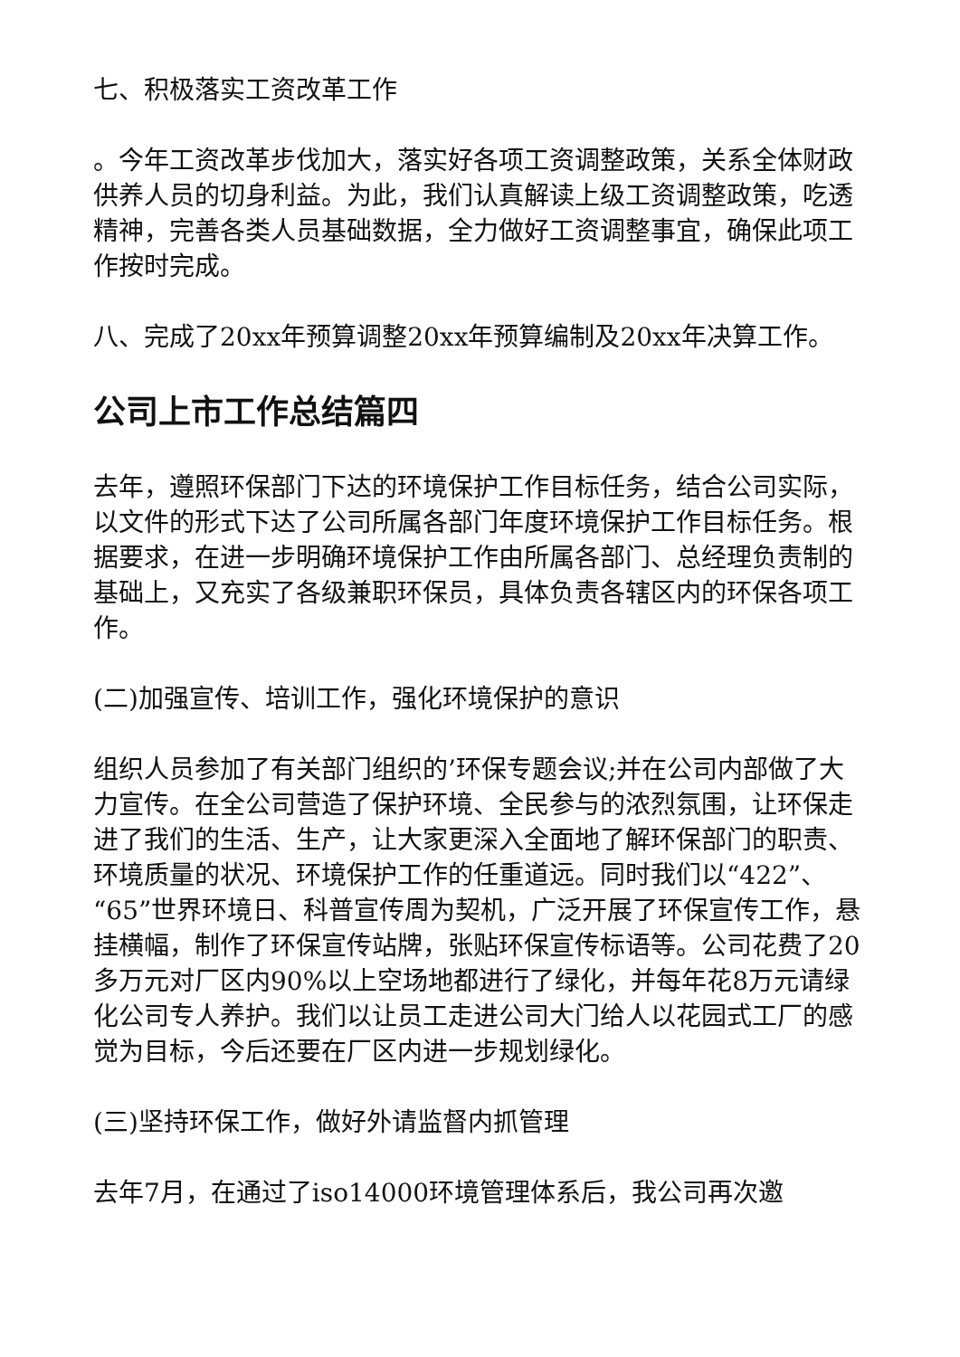七、积极落实工资改革工作
。今年工资改革步伐加大，落实好各项工资调整政策，关系全体财政供养人员的切身利益。为此，我们认真解读上级工资调整政策，吃透精神，完善各类人员基础数据，全力做好工资调整事宜，确保此项工作按时完成。
八、完成了20xx年预算调整20xx年预算编制及20xx年决算工作。
公司上市工作总结篇四
去年，遵照环保部门下达的环境保护工作目标任务，结合公司实际，以文件的形式下达了公司所属各部门年度环境保护工作目标任务。根据要求，在进一步明确环境保护工作由所属各部门、总经理负责制的基础上，又充实了各级兼职环保员，具体负责各辖区内的环保各项工作。
(二)加强宣传、培训工作，强化环境保护的意识
组织人员参加了有关部门组织的’环保专题会议;并在公司内部做了大力宣传。在全公司营造了保护环境、全民参与的浓烈氛围，让环保走进了我们的生活、生产，让大家更深入全面地了解环保部门的职责、环境质量的状况、环境保护工作的任重道远。同时我们以“422”、“65”世界环境日、科普宣传周为契机，广泛开展了环保宣传工作，悬挂横幅，制作了环保宣传站牌，张贴环保宣传标语等。公司花费了20多万元对厂区内90%以上空场地都进行了绿化，并每年花8万元请绿化公司专人养护。我们以让员工走进公司大门给人以花园式工厂的感觉为目标，今后还要在厂区内进一步规划绿化。
(三)坚持环保工作，做好外请监督内抓管理
去年7月，在通过了iso14000环境管理体系后，我公司再次邀